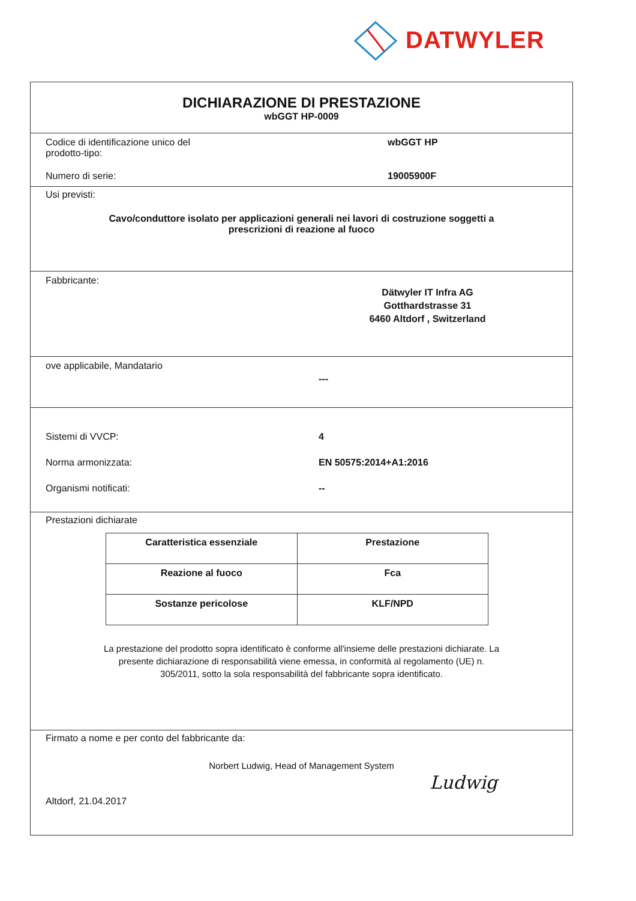DATWYLER
DICHIARAZIONE DI PRESTAZIONE
wbGGT HP-0009
Codice di identificazione unico del
prodotto-tipo:
wbGGT HP
Numero di serie: 19005900F
Usi previsti:
Cavo/conduttore isolato per applicazioni generali nei lavori di costruzione soggetti a
prescrizioni di reazione al fuoco
Fabbricante:
Dätwyler IT Infra AG
Gotthardstrasse 31
6460 Altdorf , Switzerland
ove applicabile, Mandatario
---
Sistemi di VVCP: 4
Norma armonizzata: EN 50575:2014+A1:2016
Organismi notificati: --
Prestazioni dichiarate
| Caratteristica essenziale | Prestazione |
| --- | --- |
| Reazione al fuoco | Fca |
| Sostanze pericolose | KLF/NPD |
La prestazione del prodotto sopra identificato è conforme all'insieme delle prestazioni dichiarate. La
presente dichiarazione di responsabilità viene emessa, in conformità al regolamento (UE) n.
305/2011, sotto la sola responsabilità del fabbricante sopra identificato.
Firmato a nome e per conto del fabbricante da:
Norbert Ludwig, Head of Management System
Altdorf, 21.04.2017
Ludwig